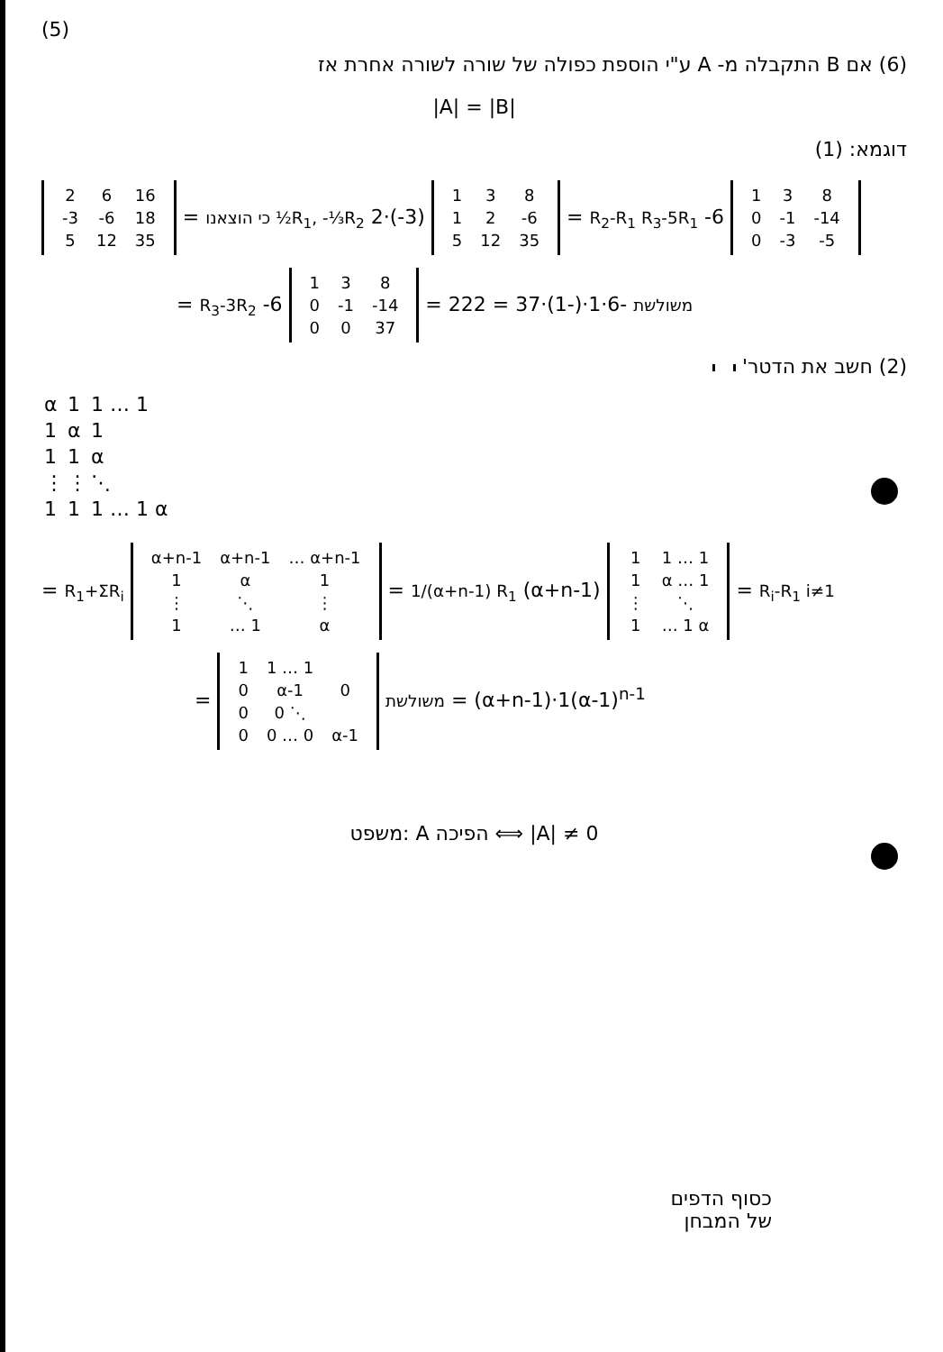(5)
(6) אם B התקבלה מ- A ע"י הוספת כפולה של שורה לשורה אחרת אז
|A| = |B|
דוגמא: (1)
| 2 | 6 | 16 |
| -3 | -6 | 18 |
| 5 | 12 | 35 |
= כי הוצאנו ½R<sub>1</sub>, -⅓R<sub>2</sub> 2·(-3)
| 1 | 3 | 8 |
| 1 | 2 | -6 |
| 5 | 12 | 35 |
= R<sub>2</sub>-R<sub>1</sub> R<sub>3</sub>-5R<sub>1</sub> -6
| 1 | 3 | 8 |
| 0 | -1 | -14 |
| 0 | -3 | -5 |
= R<sub>3</sub>-3R<sub>2</sub> -6
| 1 | 3 | 8 |
| 0 | -1 | -14 |
| 0 | 0 | 37 |
= משולשת -6·1·(-1)·37 = 222
(2) חשב את הדטר'
| α | 1 | 1 … 1 |
| 1 | α | 1 |
| 1 | 1 | α |
| ⋮ | ⋮ | ⋱ |
| 1 | 1 | 1 … 1 α |
= R<sub>1</sub>+ΣR<sub>i</sub>
| α+n-1 | α+n-1 | … α+n-1 |
| 1 | α | 1 |
| ⋮ | ⋱ | ⋮ |
| 1 | … 1 | α |
= 1/(α+n-1) R<sub>1</sub> (α+n-1)
| 1 | 1 … 1 |
| 1 | α … 1 |
| ⋮ | ⋱ |
| 1 | … 1 α |
= R<sub>i</sub>-R<sub>1</sub> i≠1
=
| 1 | 1 … 1 | |
| 0 | α-1 | 0 |
| 0 | 0 ⋱ | |
| 0 | 0 … 0 | α-1 |
משולשת = (α+n-1)·1(α-1)<sup>n-1</sup>
משפט: A הפיכה ⟺ |A| ≠ 0
כסוף הדפים
של המבחן